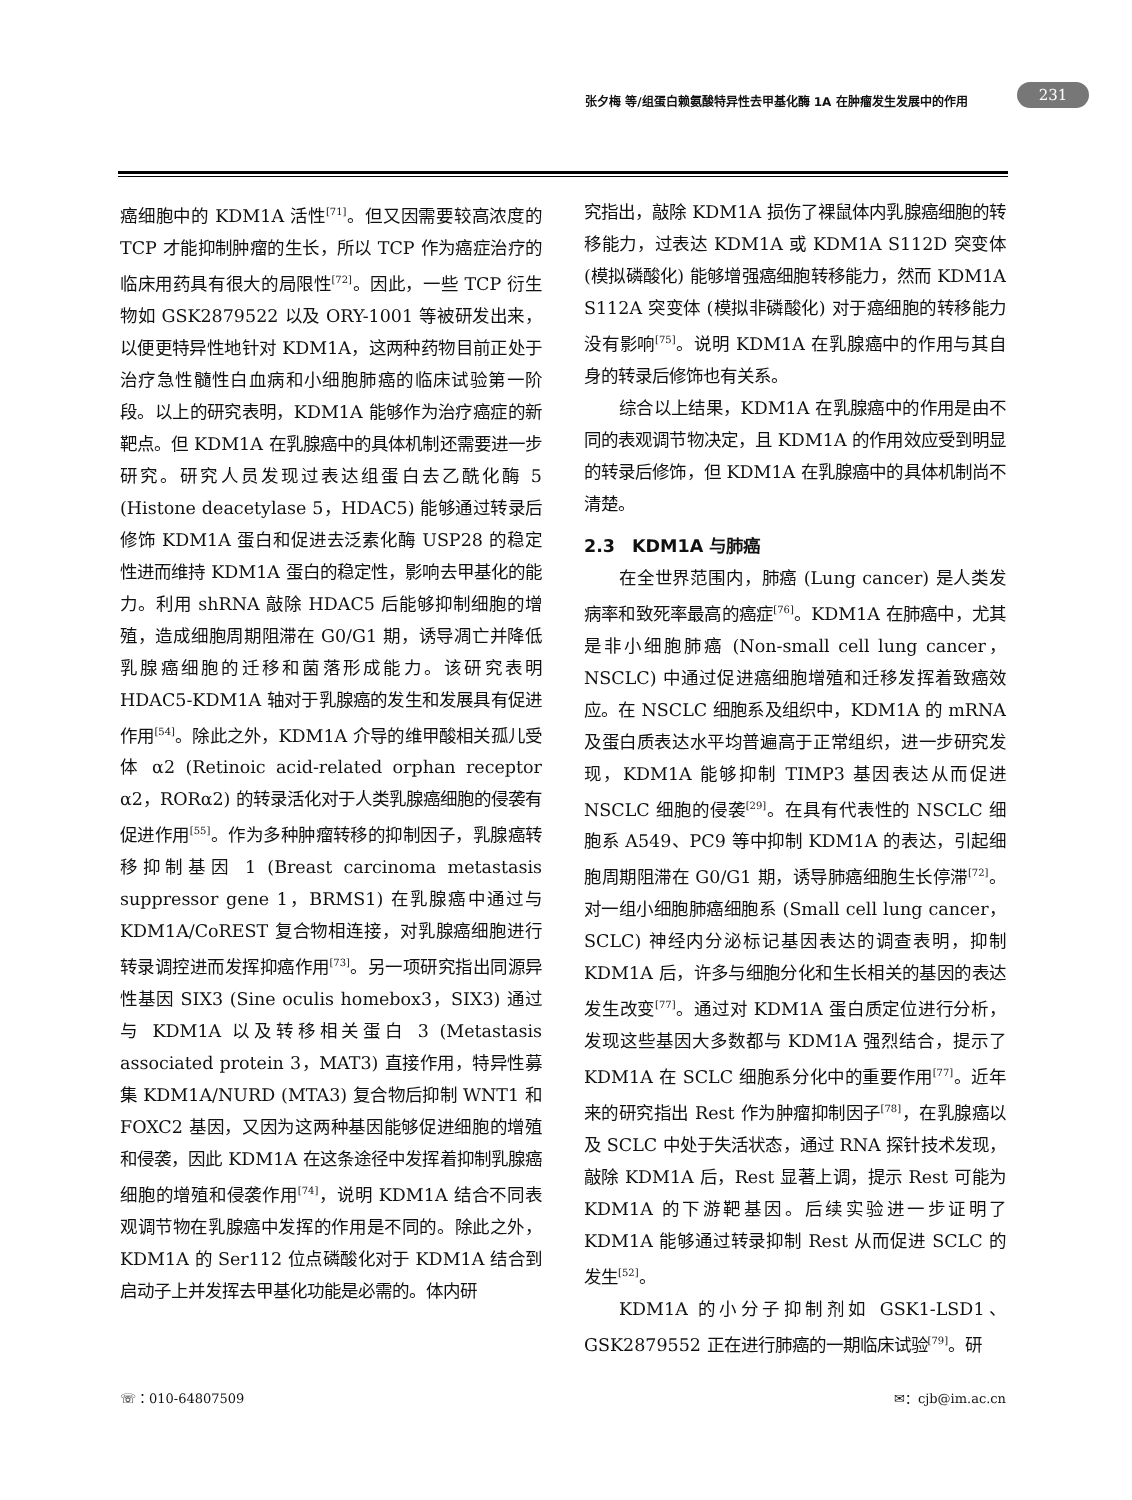张夕梅 等/组蛋白赖氨酸特异性去甲基化酶 1A 在肿瘤发生发展中的作用 231
癌细胞中的 KDM1A 活性<sup>[71]</sup>。但又因需要较高浓度的 TCP 才能抑制肿瘤的生长，所以 TCP 作为癌症治疗的临床用药具有很大的局限性<sup>[72]</sup>。因此，一些 TCP 衍生物如 GSK2879522 以及 ORY-1001 等被研发出来，以便更特异性地针对 KDM1A，这两种药物目前正处于治疗急性髓性白血病和小细胞肺癌的临床试验第一阶段。以上的研究表明，KDM1A 能够作为治疗癌症的新靶点。但 KDM1A 在乳腺癌中的具体机制还需要进一步研究。研究人员发现过表达组蛋白去乙酰化酶 5 (Histone deacetylase 5，HDAC5) 能够通过转录后修饰 KDM1A 蛋白和促进去泛素化酶 USP28 的稳定性进而维持 KDM1A 蛋白的稳定性，影响去甲基化的能力。利用 shRNA 敲除 HDAC5 后能够抑制细胞的增殖，造成细胞周期阻滞在 G0/G1 期，诱导凋亡并降低乳腺癌细胞的迁移和菌落形成能力。该研究表明 HDAC5-KDM1A 轴对于乳腺癌的发生和发展具有促进作用<sup>[54]</sup>。除此之外，KDM1A 介导的维甲酸相关孤儿受体 α2 (Retinoic acid-related orphan receptor α2，RORα2) 的转录活化对于人类乳腺癌细胞的侵袭有促进作用<sup>[55]</sup>。作为多种肿瘤转移的抑制因子，乳腺癌转移抑制基因 1 (Breast carcinoma metastasis suppressor gene 1，BRMS1) 在乳腺癌中通过与 KDM1A/CoREST 复合物相连接，对乳腺癌细胞进行转录调控进而发挥抑癌作用<sup>[73]</sup>。另一项研究指出同源异性基因 SIX3 (Sine oculis homebox3，SIX3) 通过与 KDM1A 以及转移相关蛋白 3 (Metastasis associated protein 3，MAT3) 直接作用，特异性募集 KDM1A/NURD (MTA3) 复合物后抑制 WNT1 和 FOXC2 基因，又因为这两种基因能够促进细胞的增殖和侵袭，因此 KDM1A 在这条途径中发挥着抑制乳腺癌细胞的增殖和侵袭作用<sup>[74]</sup>，说明 KDM1A 结合不同表观调节物在乳腺癌中发挥的作用是不同的。除此之外，KDM1A 的 Ser112 位点磷酸化对于 KDM1A 结合到启动子上并发挥去甲基化功能是必需的。体内研
究指出，敲除 KDM1A 损伤了裸鼠体内乳腺癌细胞的转移能力，过表达 KDM1A 或 KDM1A S112D 突变体 (模拟磷酸化) 能够增强癌细胞转移能力，然而 KDM1A S112A 突变体 (模拟非磷酸化) 对于癌细胞的转移能力没有影响<sup>[75]</sup>。说明 KDM1A 在乳腺癌中的作用与其自身的转录后修饰也有关系。
综合以上结果，KDM1A 在乳腺癌中的作用是由不同的表观调节物决定，且 KDM1A 的作用效应受到明显的转录后修饰，但 KDM1A 在乳腺癌中的具体机制尚不清楚。
2.3　KDM1A 与肺癌
在全世界范围内，肺癌 (Lung cancer) 是人类发病率和致死率最高的癌症<sup>[76]</sup>。KDM1A 在肺癌中，尤其是非小细胞肺癌 (Non-small cell lung cancer，NSCLC) 中通过促进癌细胞增殖和迁移发挥着致癌效应。在 NSCLC 细胞系及组织中，KDM1A 的 mRNA 及蛋白质表达水平均普遍高于正常组织，进一步研究发现，KDM1A 能够抑制 TIMP3 基因表达从而促进 NSCLC 细胞的侵袭<sup>[29]</sup>。在具有代表性的 NSCLC 细胞系 A549、PC9 等中抑制 KDM1A 的表达，引起细胞周期阻滞在 G0/G1 期，诱导肺癌细胞生长停滞<sup>[72]</sup>。对一组小细胞肺癌细胞系 (Small cell lung cancer，SCLC) 神经内分泌标记基因表达的调查表明，抑制 KDM1A 后，许多与细胞分化和生长相关的基因的表达发生改变<sup>[77]</sup>。通过对 KDM1A 蛋白质定位进行分析，发现这些基因大多数都与 KDM1A 强烈结合，提示了 KDM1A 在 SCLC 细胞系分化中的重要作用<sup>[77]</sup>。近年来的研究指出 Rest 作为肿瘤抑制因子<sup>[78]</sup>，在乳腺癌以及 SCLC 中处于失活状态，通过 RNA 探针技术发现，敲除 KDM1A 后，Rest 显著上调，提示 Rest 可能为 KDM1A 的下游靶基因。后续实验进一步证明了 KDM1A 能够通过转录抑制 Rest 从而促进 SCLC 的发生<sup>[52]</sup>。
KDM1A 的小分子抑制剂如 GSK1-LSD1、GSK2879552 正在进行肺癌的一期临床试验<sup>[79]</sup>。研
☏：010-64807509 ✉：cjb@im.ac.cn